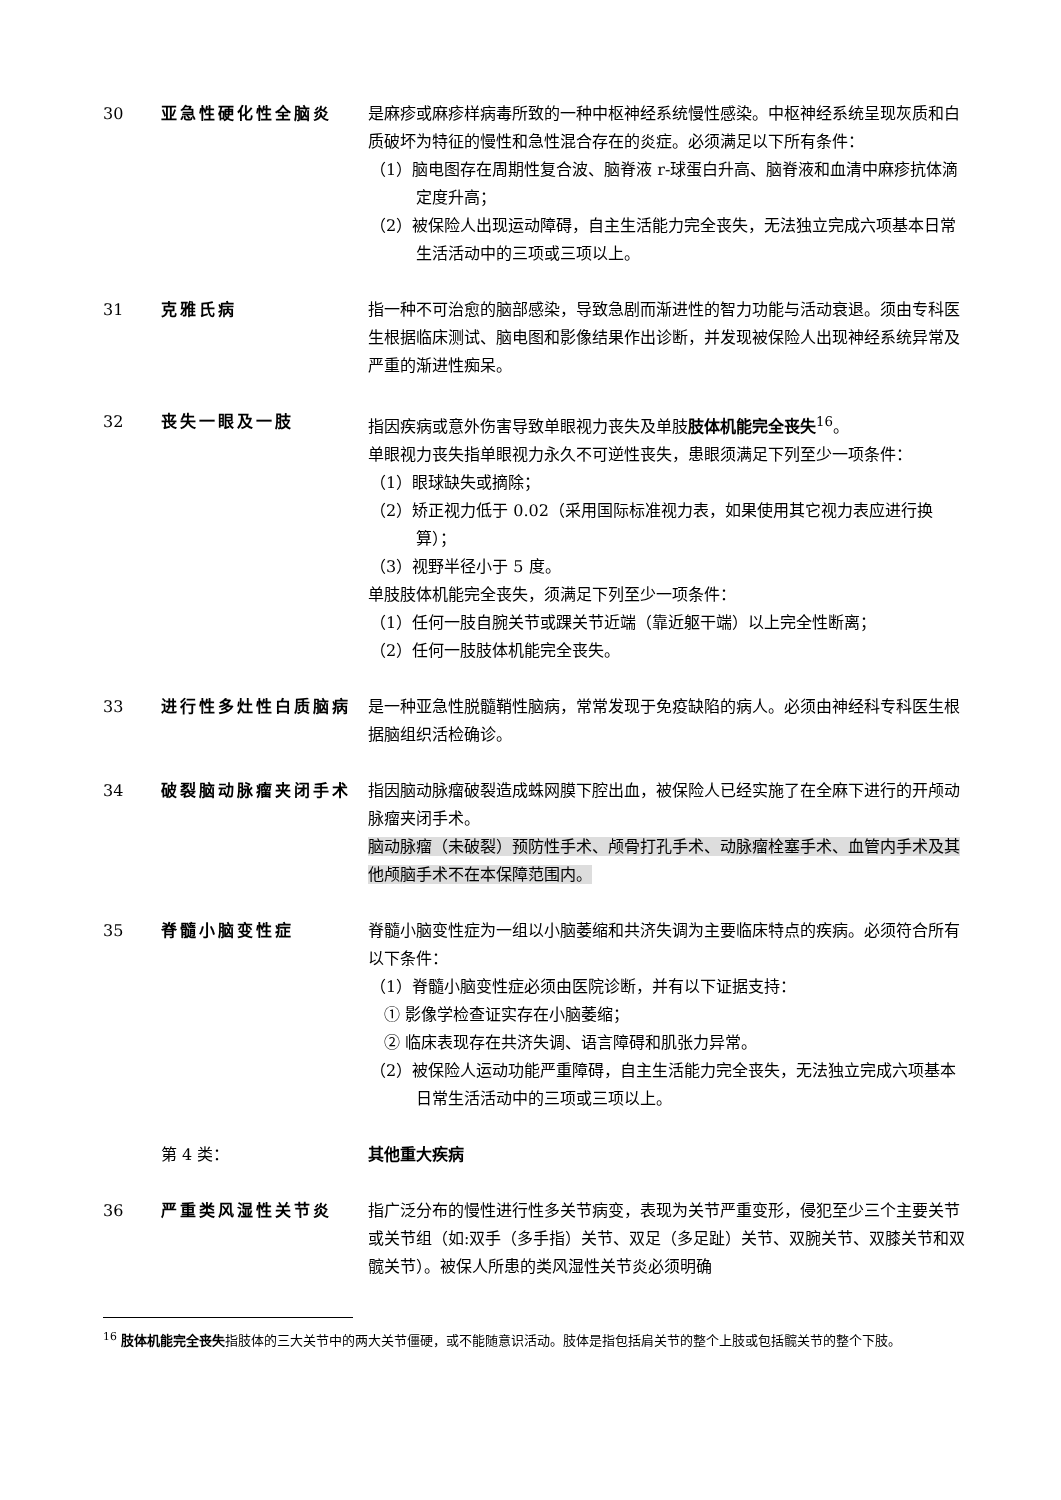30 亚急性硬化性全脑炎 是麻疹或麻疹样病毒所致的一种中枢神经系统慢性感染。中枢神经系统呈现灰质和白质破坏为特征的慢性和急性混合存在的炎症。必须满足以下所有条件：
（1）脑电图存在周期性复合波、脑脊液 r-球蛋白升高、脑脊液和血清中麻疹抗体滴定度升高；
（2）被保险人出现运动障碍，自主生活能力完全丧失，无法独立完成六项基本日常生活活动中的三项或三项以上。
31 克雅氏病 指一种不可治愈的脑部感染，导致急剧而渐进性的智力功能与活动衰退。须由专科医生根据临床测试、脑电图和影像结果作出诊断，并发现被保险人出现神经系统异常及严重的渐进性痴呆。
32 丧失一眼及一肢 指因疾病或意外伤害导致单眼视力丧失及单肢肢体机能完全丧失<sup>16</sup>。
单眼视力丧失指单眼视力永久不可逆性丧失，患眼须满足下列至少一项条件：
（1）眼球缺失或摘除；
（2）矫正视力低于 0.02（采用国际标准视力表，如果使用其它视力表应进行换算）；
（3）视野半径小于 5 度。
单肢肢体机能完全丧失，须满足下列至少一项条件：
（1）任何一肢自腕关节或踝关节近端（靠近躯干端）以上完全性断离；
（2）任何一肢肢体机能完全丧失。
33 进行性多灶性白质脑病 是一种亚急性脱髓鞘性脑病，常常发现于免疫缺陷的病人。必须由神经科专科医生根据脑组织活检确诊。
34 破裂脑动脉瘤夹闭手术 指因脑动脉瘤破裂造成蛛网膜下腔出血，被保险人已经实施了在全麻下进行的开颅动脉瘤夹闭手术。
脑动脉瘤（未破裂）预防性手术、颅骨打孔手术、动脉瘤栓塞手术、血管内手术及其他颅脑手术不在本保障范围内。
35 脊髓小脑变性症 脊髓小脑变性症为一组以小脑萎缩和共济失调为主要临床特点的疾病。必须符合所有以下条件：
（1）脊髓小脑变性症必须由医院诊断，并有以下证据支持：
① 影像学检查证实存在小脑萎缩；
② 临床表现存在共济失调、语言障碍和肌张力异常。
（2）被保险人运动功能严重障碍，自主生活能力完全丧失，无法独立完成六项基本日常生活活动中的三项或三项以上。
第 4 类： 其他重大疾病
36 严重类风湿性关节炎 指广泛分布的慢性进行性多关节病变，表现为关节严重变形，侵犯至少三个主要关节或关节组（如:双手（多手指）关节、双足（多足趾）关节、双腕关节、双膝关节和双髋关节）。被保人所患的类风湿性关节炎必须明确
<sup>16</sup> 肢体机能完全丧失指肢体的三大关节中的两大关节僵硬，或不能随意识活动。肢体是指包括肩关节的整个上肢或包括髋关节的整个下肢。